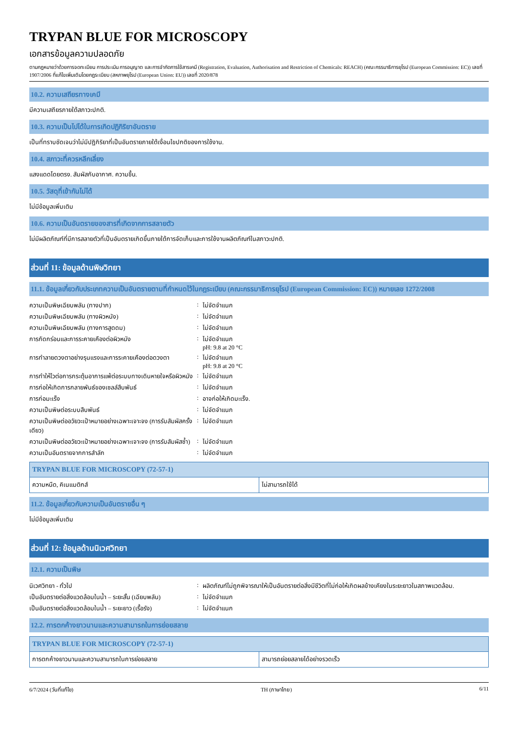TRYPAN BLUE FOR MICROSCOPY
เอกสารข้อมูลความปลอดภัย
ตามกฎหมายว่าด้วยการจดทะเบียน การประเมิน การอนุญาต และการจำกัดการใช้สารเคมี (Registration, Evaluation, Authorisation and Restriction of Chemicals: REACH) (คณะกรรมาธิการยุโรป (European Commission: EC)) เลขที่ 1907/2006 ที่แก้ไขเพิ่มเติมโดยกฎระเบียบ (สหภาพยุโรป (European Union: EU)) เลขที่ 2020/878
10.2. ความเสถียรทางเคมี
มีความเสถียรภายใต้สภาวะปกติ.
10.3. ความเป็นไปได้ในการเกิดปฏิกิริยาอันตราย
เป็นที่ทราบชัดเจนว่าไม่มีปฏิกิริยาที่เป็นอันตรายภายใต้เงื่อนไขปกติของการใช้งาน.
10.4. สภาวะที่ควรหลีกเลี่ยง
แสงแดดโดยตรง. สัมผัสกับอากาศ. ความชื้น.
10.5. วัสดุที่เข้ากันไม่ได้
ไม่มีข้อมูลเพิ่มเติม
10.6. ความเป็นอันตรายของสารที่เกิดจากการสลายตัว
ไม่มีผลิตภัณฑ์ที่มีการสลายตัวที่เป็นอันตรายเกิดขึ้นภายใต้การจัดเก็บและการใช้งานผลิตภัณฑ์ในสภาวะปกติ.
ส่วนที่ 11: ข้อมูลด้านพิษวิทยา
11.1. ข้อมูลเกี่ยวกับประเภทความเป็นอันตรายตามที่กำหนดไว้ในกฎระเบียบ (คณะกรรมาธิการยุโรป (European Commission: EC)) หมายเลข 1272/2008
| ความเป็นพิษเฉียบพลัน (ทางปาก) | : | ไม่จัดจำแนก |
| ความเป็นพิษเฉียบพลัน (ทางผิวหนัง) | : | ไม่จัดจำแนก |
| ความเป็นพิษเฉียบพลัน (ทางการสูดดม) | : | ไม่จัดจำแนก |
| การกัดกร่อนและการระคายเคืองต่อผิวหนัง | : | ไม่จัดจำแนก pH: 9.8 at 20 °C |
| การทำลายดวงตาอย่างรุนแรงและการระคายเคืองต่อดวงตา | : | ไม่จัดจำแนก pH: 9.8 at 20 °C |
| การทำให้ไวต่อการกระตุ้นอาการแพ้ต่อระบบทางเดินหายใจหรือผิวหนัง | : | ไม่จัดจำแนก |
| การก่อให้เกิดการกลายพันธ์ของเซลล์สืบพันธ์ | : | ไม่จัดจำแนก |
| การก่อมะเร็ง | : | อาจก่อให้เกิดมะเร็ง. |
| ความเป็นพิษต่อระบบสืบพันธ์ | : | ไม่จัดจำแนก |
| ความเป็นพิษต่ออวัยวะเป้าหมายอย่างเฉพาะเจาะจง (การรับสัมผัสครั้งเดียว) | : | ไม่จัดจำแนก |
| ความเป็นพิษต่ออวัยวะเป้าหมายอย่างเฉพาะเจาะจง (การรับสัมผัสซ้ำ) | : | ไม่จัดจำแนก |
| ความเป็นอันตรายจากการสำลัก | : | ไม่จัดจำแนก |
| TRYPAN BLUE FOR MICROSCOPY (72-57-1) | |
| --- | --- |
| ความหนืด, คิเนแมติกส์ | ไม่สามารถใช้ได้ |
11.2. ข้อมูลเกี่ยวกับความเป็นอันตรายอื่น ๆ
ไม่มีข้อมูลเพิ่มเติม
ส่วนที่ 12: ข้อมูลด้านนิเวศวิทยา
12.1. ความเป็นพิษ
| นิเวศวิทยา - ทั่วไป | : | ผลิตภัณฑ์ไม่ถูกพิจารณาให้เป็นอันตรายต่อสิ่งมีชีวิตที่ไม่ก่อให้เกิดผลข้างเคียงในระยะยาวในสภาพแวดล้อม. |
| เป็นอันตรายต่อสิ่งแวดล้อมในน้ำ – ระยะสั้น (เฉียบพลัน) | : | ไม่จัดจำแนก |
| เป็นอันตรายต่อสิ่งแวดล้อมในน้ำ – ระยะยาว (เรื้อรัง) | : | ไม่จัดจำแนก |
12.2. การตกค้างยาวนานและความสามารถในการย่อยสลาย
| TRYPAN BLUE FOR MICROSCOPY (72-57-1) | |
| --- | --- |
| การตกค้างยาวนานและความสามารถในการย่อยสลาย | สามารถย่อยสลายได้อย่างรวดเร็ว |
6/7/2024 (วันที่แก้ไข) TH (ภาษาไทย) 6/11